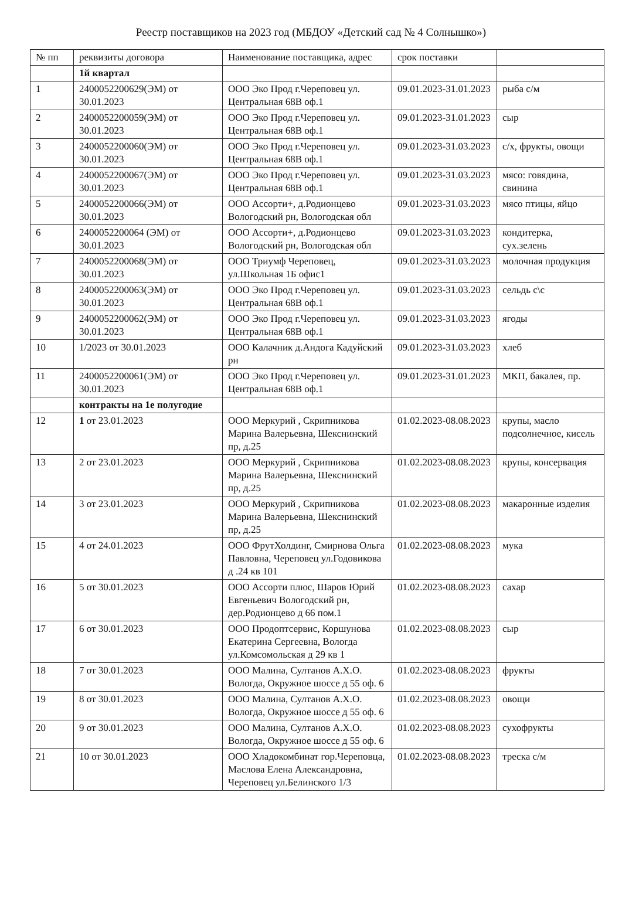Реестр поставщиков на 2023 год (МБДОУ «Детский сад № 4 Солнышко»)
| № пп | реквизиты договора | Наименование поставщика, адрес | срок поставки | |
| --- | --- | --- | --- | --- |
| | 1й квартал | | | |
| 1 | 2400052200629(ЭМ) от 30.01.2023 | ООО Эко Прод г.Череповец ул. Центральная 68В оф.1 | 09.01.2023-31.01.2023 | рыба с/м |
| 2 | 2400052200059(ЭМ) от 30.01.2023 | ООО Эко Прод г.Череповец ул. Центральная 68В оф.1 | 09.01.2023-31.01.2023 | сыр |
| 3 | 2400052200060(ЭМ) от 30.01.2023 | ООО Эко Прод г.Череповец ул. Центральная 68В оф.1 | 09.01.2023-31.03.2023 | с/х, фрукты, овощи |
| 4 | 2400052200067(ЭМ) от 30.01.2023 | ООО Эко Прод г.Череповец ул. Центральная 68В оф.1 | 09.01.2023-31.03.2023 | мясо: говядина, свинина |
| 5 | 2400052200066(ЭМ) от 30.01.2023 | ООО Ассорти+, д.Родионцево Вологодский рн, Вологодская обл | 09.01.2023-31.03.2023 | мясо птицы, яйцо |
| 6 | 2400052200064 (ЭМ) от 30.01.2023 | ООО Ассорти+, д.Родионцево Вологодский рн, Вологодская обл | 09.01.2023-31.03.2023 | кондитерка, сух.зелень |
| 7 | 2400052200068(ЭМ) от 30.01.2023 | ООО Триумф Череповец, ул.Школьная 1Б офис1 | 09.01.2023-31.03.2023 | молочная продукция |
| 8 | 2400052200063(ЭМ) от 30.01.2023 | ООО Эко Прод г.Череповец ул. Центральная 68В оф.1 | 09.01.2023-31.03.2023 | сельдь с\с |
| 9 | 2400052200062(ЭМ) от 30.01.2023 | ООО Эко Прод г.Череповец ул. Центральная 68В оф.1 | 09.01.2023-31.03.2023 | ягоды |
| 10 | 1/2023 от 30.01.2023 | ООО Калачник д.Андога Кадуйский рн | 09.01.2023-31.03.2023 | хлеб |
| 11 | 2400052200061(ЭМ) от 30.01.2023 | ООО Эко Прод г.Череповец ул. Центральная 68В оф.1 | 09.01.2023-31.01.2023 | МКП, бакалея, пр. |
| | контракты на 1е полугодие | | | |
| 12 | 1 от 23.01.2023 | ООО Меркурий , Скрипникова Марина Валерьевна, Шекснинский пр, д.25 | 01.02.2023-08.08.2023 | крупы, масло подсолнечное, кисель |
| 13 | 2 от 23.01.2023 | ООО Меркурий , Скрипникова Марина Валерьевна, Шекснинский пр, д.25 | 01.02.2023-08.08.2023 | крупы, консервация |
| 14 | 3 от 23.01.2023 | ООО Меркурий , Скрипникова Марина Валерьевна, Шекснинский пр, д.25 | 01.02.2023-08.08.2023 | макаронные изделия |
| 15 | 4 от 24.01.2023 | ООО ФрутХолдинг, Смирнова Ольга Павловна, Череповец ул.Годовикова д .24 кв 101 | 01.02.2023-08.08.2023 | мука |
| 16 | 5 от 30.01.2023 | ООО Ассорти плюс, Шаров Юрий Евгеньевич Вологодский рн, дер.Родионцево д 66 пом.1 | 01.02.2023-08.08.2023 | сахар |
| 17 | 6 от 30.01.2023 | ООО Продоптсервис, Коршунова Екатерина Сергеевна, Вологда ул.Комсомольская д 29 кв 1 | 01.02.2023-08.08.2023 | сыр |
| 18 | 7 от 30.01.2023 | ООО Малина, Султанов А.Х.О. Вологда, Окружное шоссе д 55 оф. 6 | 01.02.2023-08.08.2023 | фрукты |
| 19 | 8 от 30.01.2023 | ООО Малина, Султанов А.Х.О. Вологда, Окружное шоссе д 55 оф. 6 | 01.02.2023-08.08.2023 | овощи |
| 20 | 9 от 30.01.2023 | ООО Малина, Султанов А.Х.О. Вологда, Окружное шоссе д 55 оф. 6 | 01.02.2023-08.08.2023 | сухофрукты |
| 21 | 10 от 30.01.2023 | ООО Хладокомбинат гор.Череповца, Маслова Елена Александровна, Череповец ул.Белинского 1/3 | 01.02.2023-08.08.2023 | треска с/м |